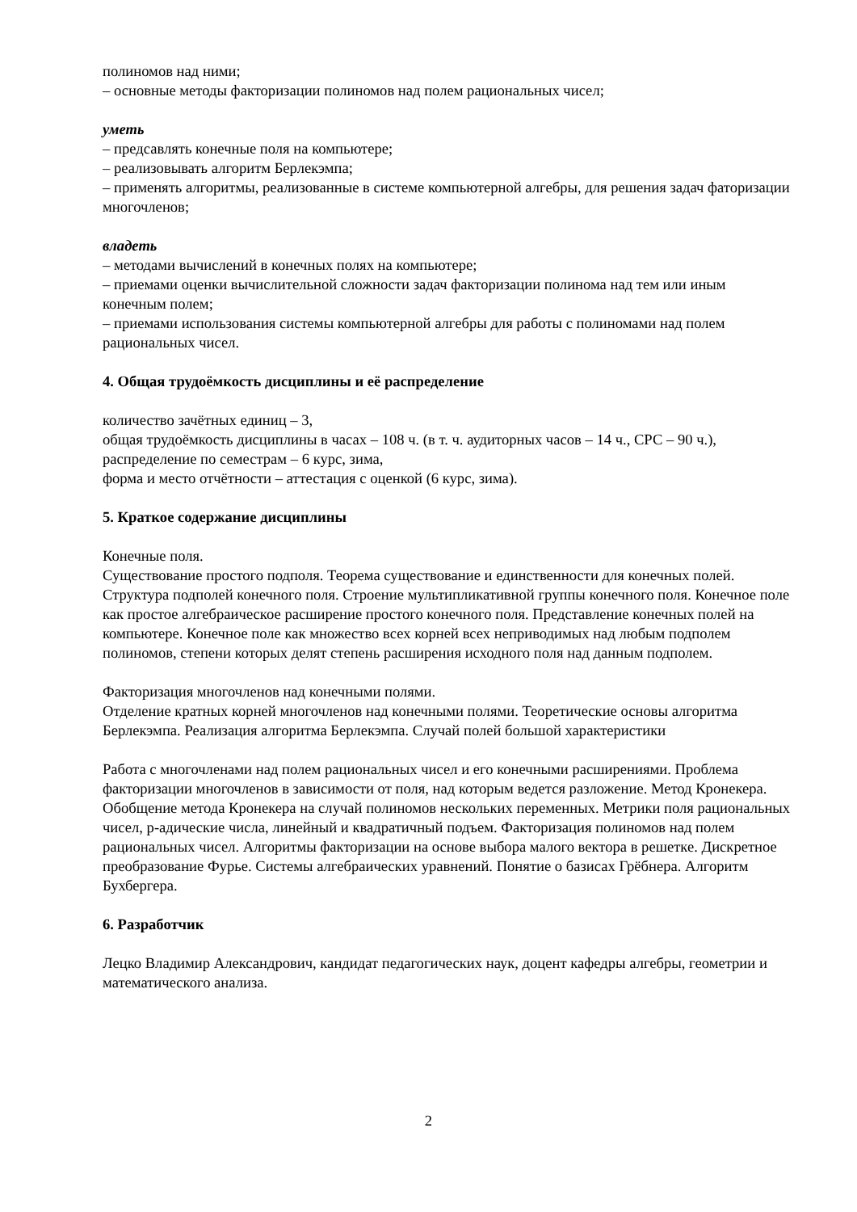полиномов над ними;
– основные методы факторизации полиномов над полем рациональных чисел;
уметь
– предсавлять конечные поля на компьютере;
– реализовывать алгоритм Берлекэмпа;
– применять алгоритмы, реализованные в системе компьютерной алгебры, для решения задач фаторизации многочленов;
владеть
– методами вычислений в конечных полях на компьютере;
– приемами оценки вычислительной сложности задач факторизации полинома над тем или иным конечным полем;
– приемами использования системы компьютерной алгебры для работы с полиномами над полем рациональных чисел.
4. Общая трудоёмкость дисциплины и её распределение
количество зачётных единиц – 3,
общая трудоёмкость дисциплины в часах – 108 ч. (в т. ч. аудиторных часов – 14 ч., СРС – 90 ч.),
распределение по семестрам – 6 курс, зима,
форма и место отчётности – аттестация с оценкой (6 курс, зима).
5. Краткое содержание дисциплины
Конечные поля.
Существование простого подполя. Теорема существование и единственности для конечных полей. Структура подполей конечного поля. Строение мультипликативной группы конечного поля. Конечное поле как простое алгебраическое расширение простого конечного поля. Представление конечных полей на компьютере. Конечное поле как множество всех корней всех неприводимых над любым подполем полиномов, степени которых делят степень расширения исходного поля над данным подполем.
Факторизация многочленов над конечными полями.
Отделение кратных корней многочленов над конечными полями. Теоретические основы алгоритма Берлекэмпа. Реализация алгоритма Берлекэмпа. Случай полей большой характеристики
Работа с многочленами над полем рациональных чисел и его конечными расширениями. Проблема факторизации многочленов в зависимости от поля, над которым ведется разложение. Метод Кронекера. Обобщение метода Кронекера на случай полиномов нескольких переменных. Метрики поля рациональных чисел, p-адические числа, линейный и квадратичный подъем. Факторизация полиномов над полем рациональных чисел. Алгоритмы факторизации на основе выбора малого вектора в решетке. Дискретное преобразование Фурье. Системы алгебраических уравнений. Понятие о базисах Грёбнера. Алгоритм Бухбергера.
6. Разработчик
Лецко Владимир Александрович, кандидат педагогических наук, доцент кафедры алгебры, геометрии и математического анализа.
2